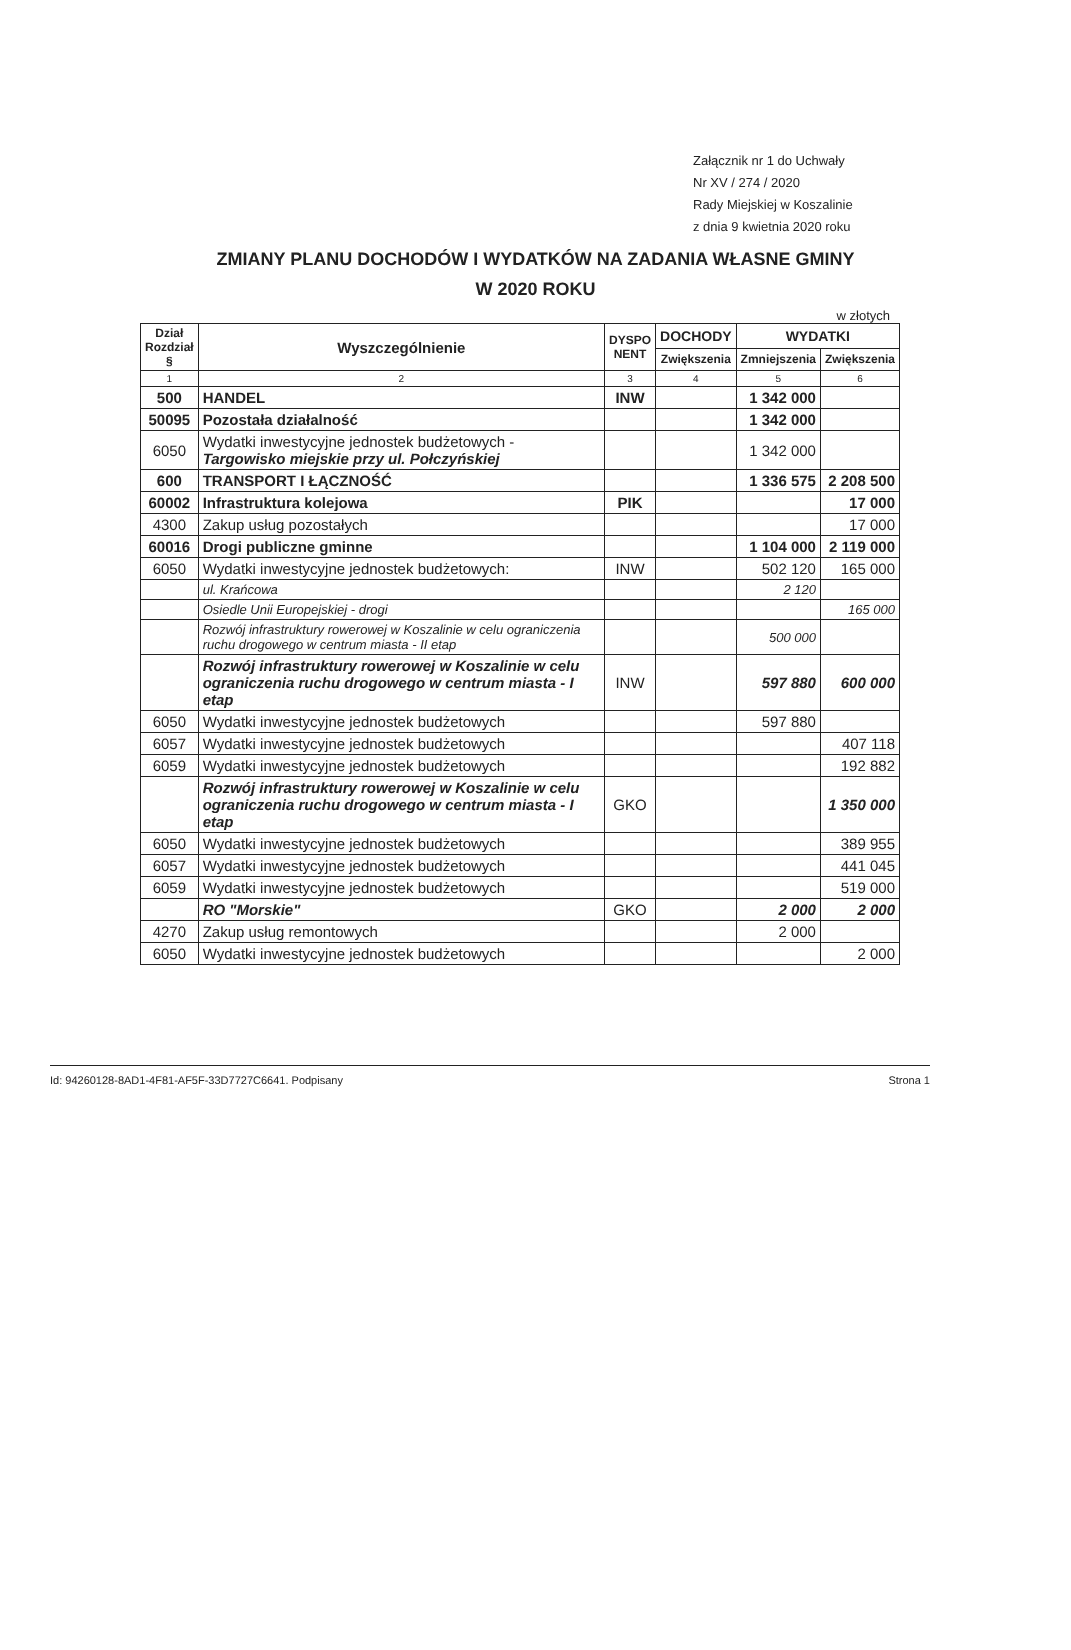Załącznik nr 1 do Uchwały
Nr XV / 274 / 2020
Rady Miejskiej w Koszalinie
z dnia 9 kwietnia 2020 roku
ZMIANY PLANU DOCHODÓW I WYDATKÓW NA ZADANIA WŁASNE GMINY
W 2020 ROKU
w złotych
| Dział Rozdział § | Wyszczególnienie | DYSPO NENT | DOCHODY | WYDATKI | |
| --- | --- | --- | --- | --- | --- |
| | | | Zwiększenia | Zmniejszenia | Zwiększenia |
| 1 | 2 | 3 | 4 | 5 | 6 |
| 500 | HANDEL | INW | | 1 342 000 | |
| 50095 | Pozostała działalność | | | 1 342 000 | |
| 6050 | Wydatki inwestycyjne jednostek budżetowych - Targowisko miejskie przy ul. Połczyńskiej | | | 1 342 000 | |
| 600 | TRANSPORT I ŁĄCZNOŚĆ | | | 1 336 575 | 2 208 500 |
| 60002 | Infrastruktura kolejowa | PIK | | | 17 000 |
| 4300 | Zakup usług pozostałych | | | | 17 000 |
| 60016 | Drogi publiczne gminne | | | 1 104 000 | 2 119 000 |
| 6050 | Wydatki inwestycyjne jednostek budżetowych: | INW | | 502 120 | 165 000 |
| | ul. Krańcowa | | | 2 120 | |
| | Osiedle Unii Europejskiej - drogi | | | | 165 000 |
| | Rozwój infrastruktury rowerowej w Koszalinie w celu ograniczenia ruchu drogowego w centrum miasta - II etap | | | 500 000 | |
| | Rozwój infrastruktury rowerowej w Koszalinie w celu ograniczenia ruchu drogowego w centrum miasta - I etap | INW | | 597 880 | 600 000 |
| 6050 | Wydatki inwestycyjne jednostek budżetowych | | | 597 880 | |
| 6057 | Wydatki inwestycyjne jednostek budżetowych | | | | 407 118 |
| 6059 | Wydatki inwestycyjne jednostek budżetowych | | | | 192 882 |
| | Rozwój infrastruktury rowerowej w Koszalinie w celu ograniczenia ruchu drogowego w centrum miasta - I etap | GKO | | | 1 350 000 |
| 6050 | Wydatki inwestycyjne jednostek budżetowych | | | | 389 955 |
| 6057 | Wydatki inwestycyjne jednostek budżetowych | | | | 441 045 |
| 6059 | Wydatki inwestycyjne jednostek budżetowych | | | | 519 000 |
| | RO "Morskie" | GKO | | 2 000 | 2 000 |
| 4270 | Zakup usług remontowych | | | 2 000 | |
| 6050 | Wydatki inwestycyjne jednostek budżetowych | | | | 2 000 |
Id: 94260128-8AD1-4F81-AF5F-33D7727C6641. Podpisany Strona 1